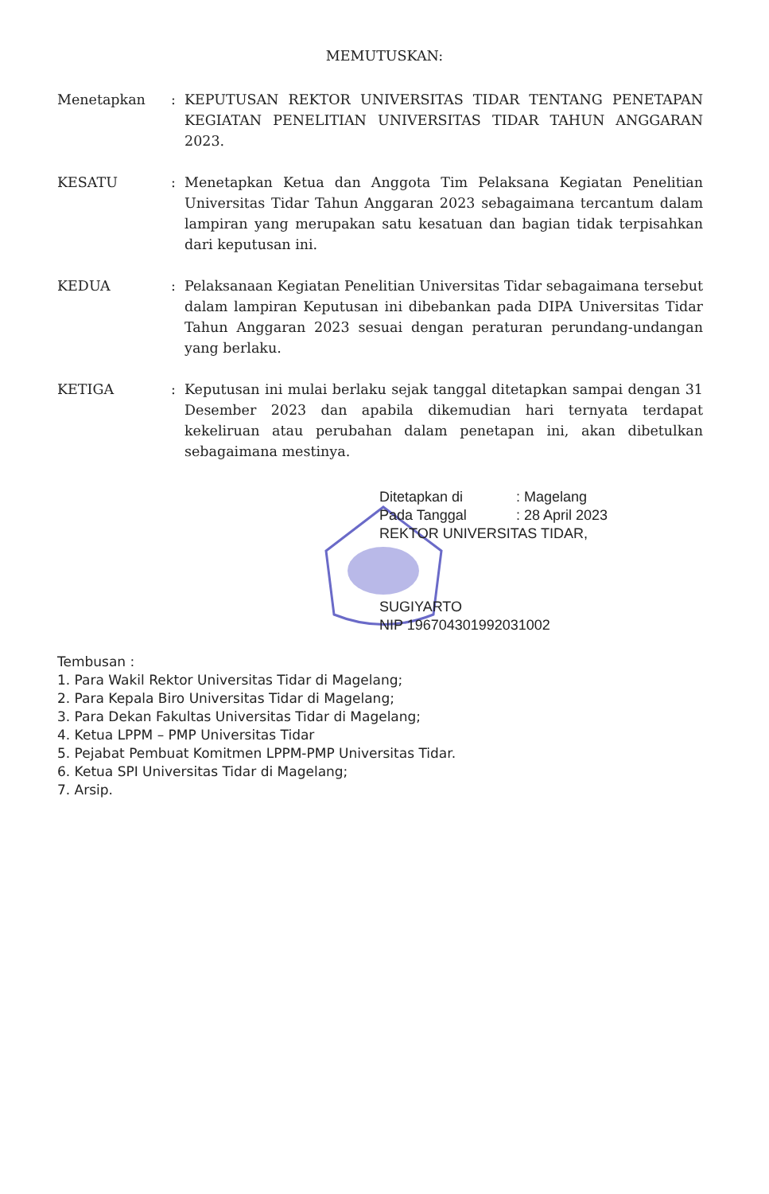MEMUTUSKAN:
Menetapkan : KEPUTUSAN REKTOR UNIVERSITAS TIDAR TENTANG PENETAPAN KEGIATAN PENELITIAN UNIVERSITAS TIDAR TAHUN ANGGARAN 2023.
KESATU : Menetapkan Ketua dan Anggota Tim Pelaksana Kegiatan Penelitian Universitas Tidar Tahun Anggaran 2023 sebagaimana tercantum dalam lampiran yang merupakan satu kesatuan dan bagian tidak terpisahkan dari keputusan ini.
KEDUA : Pelaksanaan Kegiatan Penelitian Universitas Tidar sebagaimana tersebut dalam lampiran Keputusan ini dibebankan pada DIPA Universitas Tidar Tahun Anggaran 2023 sesuai dengan peraturan perundang-undangan yang berlaku.
KETIGA : Keputusan ini mulai berlaku sejak tanggal ditetapkan sampai dengan 31 Desember 2023 dan apabila dikemudian hari ternyata terdapat kekeliruan atau perubahan dalam penetapan ini, akan dibetulkan sebagaimana mestinya.
| Ditetapkan di | : Magelang |
| Pada Tanggal | : 28 April 2023 |
REKTOR UNIVERSITAS TIDAR,
SUGIYARTO
NIP 196704301992031002
Tembusan :
1. Para Wakil Rektor Universitas Tidar di Magelang;
2. Para Kepala Biro Universitas Tidar di Magelang;
3. Para Dekan Fakultas Universitas Tidar di Magelang;
4. Ketua LPPM – PMP Universitas Tidar
5. Pejabat Pembuat Komitmen LPPM-PMP Universitas Tidar.
6. Ketua SPI Universitas Tidar di Magelang;
7. Arsip.